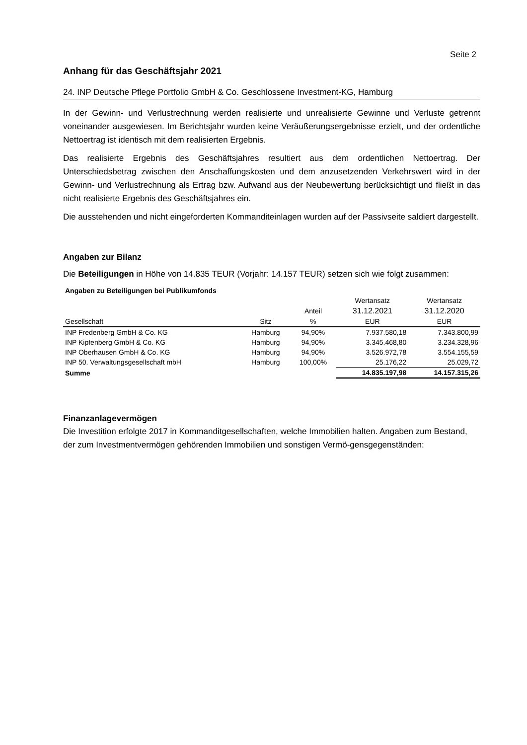Seite 2
Anhang für das Geschäftsjahr 2021
24. INP Deutsche Pflege Portfolio GmbH & Co. Geschlossene Investment-KG, Hamburg
In der Gewinn- und Verlustrechnung werden realisierte und unrealisierte Gewinne und Verluste getrennt voneinander ausgewiesen. Im Berichtsjahr wurden keine Veräußerungsergebnisse erzielt, und der ordentliche Nettoertrag ist identisch mit dem realisierten Ergebnis.
Das realisierte Ergebnis des Geschäftsjahres resultiert aus dem ordentlichen Nettoertrag. Der Unterschiedsbetrag zwischen den Anschaffungskosten und dem anzusetzenden Verkehrswert wird in der Gewinn- und Verlustrechnung als Ertrag bzw. Aufwand aus der Neubewertung berücksichtigt und fließt in das nicht realisierte Ergebnis des Geschäftsjahres ein.
Die ausstehenden und nicht eingeforderten Kommanditeinlagen wurden auf der Passivseite saldiert dargestellt.
Angaben zur Bilanz
Die Beteiligungen in Höhe von 14.835 TEUR (Vorjahr: 14.157 TEUR) setzen sich wie folgt zusammen:
| Angaben zu Beteiligungen bei Publikumfonds | | | | |
| --- | --- | --- | --- | --- |
| | | | Wertansatz | Wertansatz |
| | | Anteil | 31.12.2021 | 31.12.2020 |
| Gesellschaft | Sitz | % | EUR | EUR |
| INP Fredenberg GmbH & Co. KG | Hamburg | 94,90% | 7.937.580,18 | 7.343.800,99 |
| INP Kipfenberg GmbH & Co. KG | Hamburg | 94,90% | 3.345.468,80 | 3.234.328,96 |
| INP Oberhausen GmbH & Co. KG | Hamburg | 94,90% | 3.526.972,78 | 3.554.155,59 |
| INP 50. Verwaltungsgesellschaft mbH | Hamburg | 100,00% | 25.176,22 | 25.029,72 |
| Summe | | | 14.835.197,98 | 14.157.315,26 |
Finanzanlagevermögen
Die Investition erfolgte 2017 in Kommanditgesellschaften, welche Immobilien halten. Angaben zum Bestand, der zum Investmentvermögen gehörenden Immobilien und sonstigen Vermö-gensgegenständen: